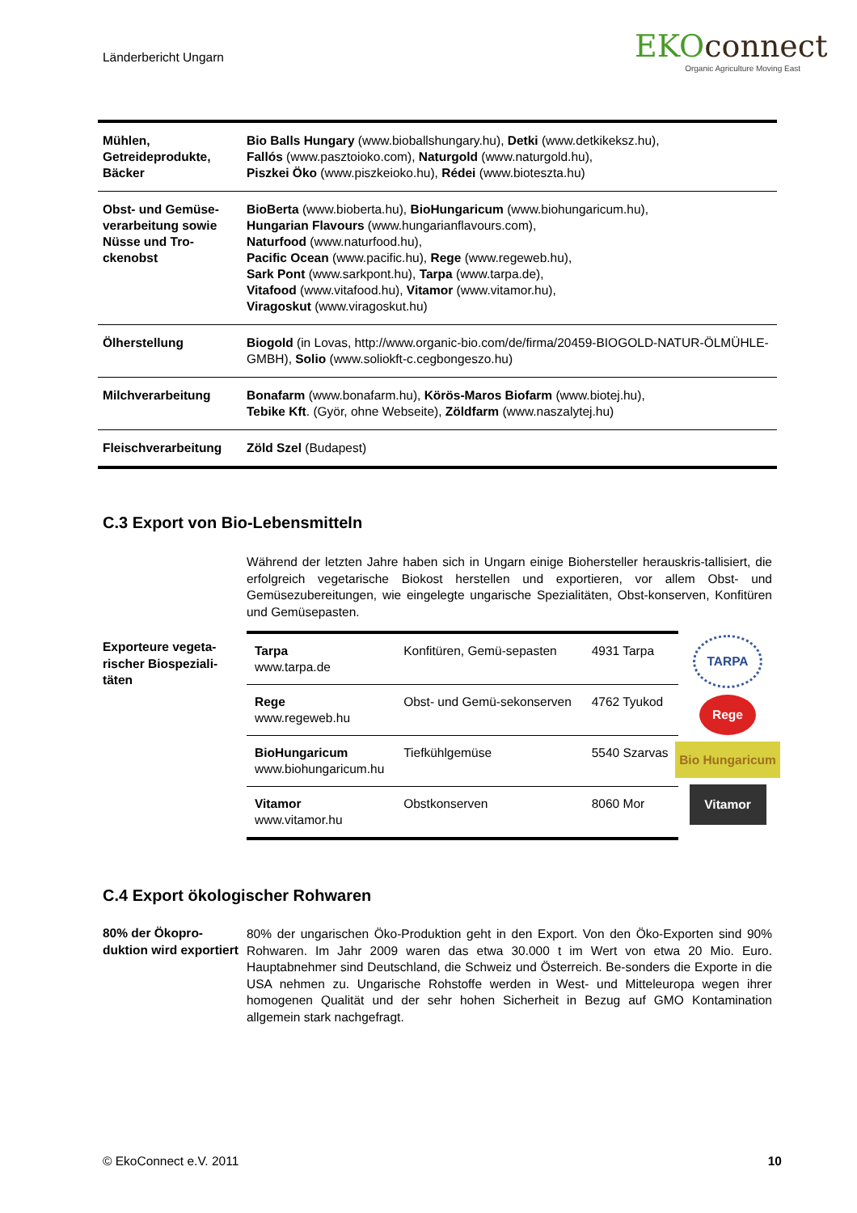Länderbericht Ungarn
EKOconnect
Organic Agriculture Moving East
| Mühlen, Getreideprodukte, Bäcker | Bio Balls Hungary (www.bioballshungary.hu), Detki (www.detkikeksz.hu), Fallós (www.pasztoioko.com), Naturgold (www.naturgold.hu), Piszkei Öko (www.piszkeioko.hu), Rédei (www.bioteszta.hu) |
| Obst- und Gemüse-verarbeitung sowie Nüsse und Tro-ckenobst | BioBerta (www.bioberta.hu), BioHungaricum (www.biohungaricum.hu), Hungarian Flavours (www.hungarianflavours.com), Naturfood (www.naturfood.hu), Pacific Ocean (www.pacific.hu), Rege (www.regeweb.hu), Sark Pont (www.sarkpont.hu), Tarpa (www.tarpa.de), Vitafood (www.vitafood.hu), Vitamor (www.vitamor.hu), Viragoskut (www.viragoskut.hu) |
| Ölherstellung | Biogold (in Lovas, http://www.organic-bio.com/de/firma/20459-BIOGOLD-NATUR-ÖLMÜHLE-GMBH), Solio (www.soliokft-c.cegbongeszo.hu) |
| Milchverarbeitung | Bonafarm (www.bonafarm.hu), Körös-Maros Biofarm (www.biotej.hu), Tebike Kft . (Györ, ohne Webseite), Zöldfarm (www.naszalytej.hu) |
| Fleischverarbeitung | Zöld Szel (Budapest) |
C.3 Export von Bio-Lebensmitteln
Während der letzten Jahre haben sich in Ungarn einige Biohersteller herauskris-tallisiert, die erfolgreich vegetarische Biokost herstellen und exportieren, vor allem Obst- und Gemüsezubereitungen, wie eingelegte ungarische Spezialitäten, Obst-konserven, Konfitüren und Gemüsepasten.
Exporteure vegeta-rischer Biospeziali-täten
| Tarpa www.tarpa.de | Konfitüren, Gemü-sepasten | 4931 Tarpa |
| Rege www.regeweb.hu | Obst- und Gemü-sekonserven | 4762 Tyukod |
| BioHungaricum www.biohungaricum.hu | Tiefkühlgemüse | 5540 Szarvas |
| Vitamor www.vitamor.hu | Obstkonserven | 8060 Mor |
TARPA
Rege
Bio Hungaricum
Vitamor
C.4 Export ökologischer Rohwaren
80% der Ökopro-duktion wird exportiert
80% der ungarischen Öko-Produktion geht in den Export. Von den Öko-Exporten sind 90% Rohwaren. Im Jahr 2009 waren das etwa 30.000 t im Wert von etwa 20 Mio. Euro. Hauptabnehmer sind Deutschland, die Schweiz und Österreich. Be-sonders die Exporte in die USA nehmen zu. Ungarische Rohstoffe werden in West- und Mitteleuropa wegen ihrer homogenen Qualität und der sehr hohen Sicherheit in Bezug auf GMO Kontamination allgemein stark nachgefragt.
© EkoConnect e.V. 2011 10